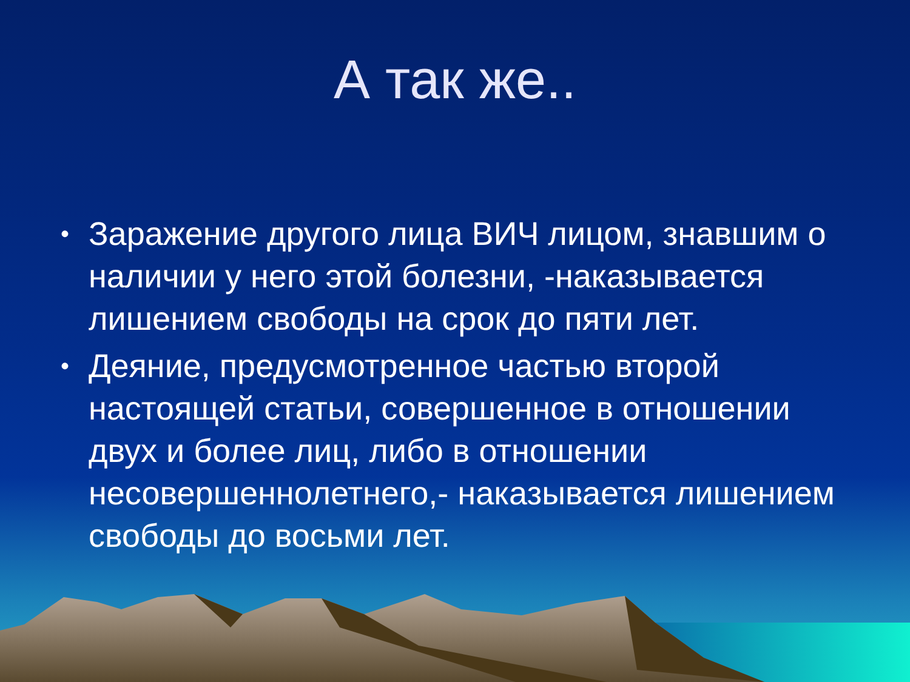А так же..
• Заражение другого лица ВИЧ лицом, знавшим о наличии у него этой болезни, -наказывается лишением свободы на срок до пяти лет.
• Деяние, предусмотренное частью второй настоящей статьи, совершенное в отношении двух и более лиц, либо в отношении несовершеннолетнего,- наказывается лишением свободы до восьми лет.